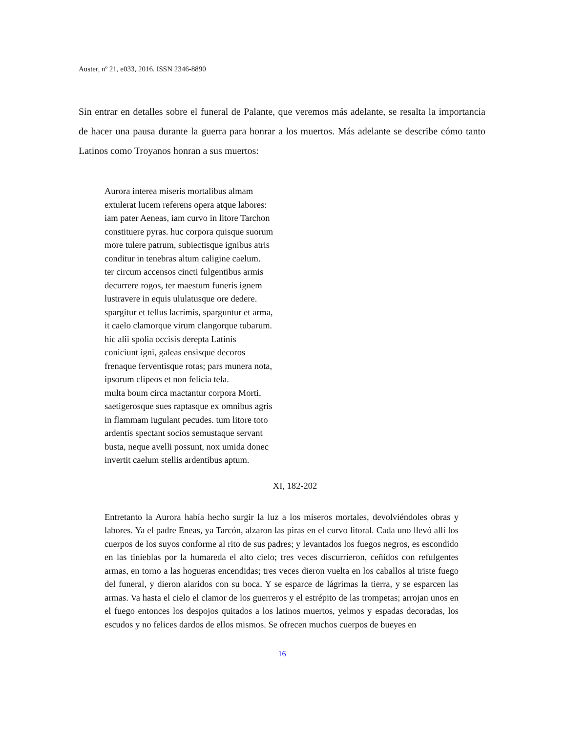Auster, nº 21, e033, 2016. ISSN 2346-8890
Sin entrar en detalles sobre el funeral de Palante, que veremos más adelante, se resalta la importancia de hacer una pausa durante la guerra para honrar a los muertos. Más adelante se describe cómo tanto Latinos como Troyanos honran a sus muertos:
Aurora interea miseris mortalibus almam
extulerat lucem referens opera atque labores:
iam pater Aeneas, iam curvo in litore Tarchon
constituere pyras. huc corpora quisque suorum
more tulere patrum, subiectisque ignibus atris
conditur in tenebras altum caligine caelum.
ter circum accensos cincti fulgentibus armis
decurrere rogos, ter maestum funeris ignem
lustravere in equis ululatusque ore dedere.
spargitur et tellus lacrimis, sparguntur et arma,
it caelo clamorque virum clangorque tubarum.
hic alii spolia occisis derepta Latinis
coniciunt igni, galeas ensisque decoros
frenaque ferventisque rotas; pars munera nota,
ipsorum clipeos et non felicia tela.
multa boum circa mactantur corpora Morti,
saetigerosque sues raptasque ex omnibus agris
in flammam iugulant pecudes. tum litore toto
ardentis spectant socios semustaque servant
busta, neque avelli possunt, nox umida donec
invertit caelum stellis ardentibus aptum.
XI, 182-202
Entretanto la Aurora había hecho surgir la luz a los míseros mortales, devolviéndoles obras y labores. Ya el padre Eneas, ya Tarcón, alzaron las piras en el curvo litoral. Cada uno llevó allí los cuerpos de los suyos conforme al rito de sus padres; y levantados los fuegos negros, es escondido en las tinieblas por la humareda el alto cielo; tres veces discurrieron, ceñidos con refulgentes armas, en torno a las hogueras encendidas; tres veces dieron vuelta en los caballos al triste fuego del funeral, y dieron alaridos con su boca. Y se esparce de lágrimas la tierra, y se esparcen las armas. Va hasta el cielo el clamor de los guerreros y el estrépito de las trompetas; arrojan unos en el fuego entonces los despojos quitados a los latinos muertos, yelmos y espadas decoradas, los escudos y no felices dardos de ellos mismos. Se ofrecen muchos cuerpos de bueyes en
16